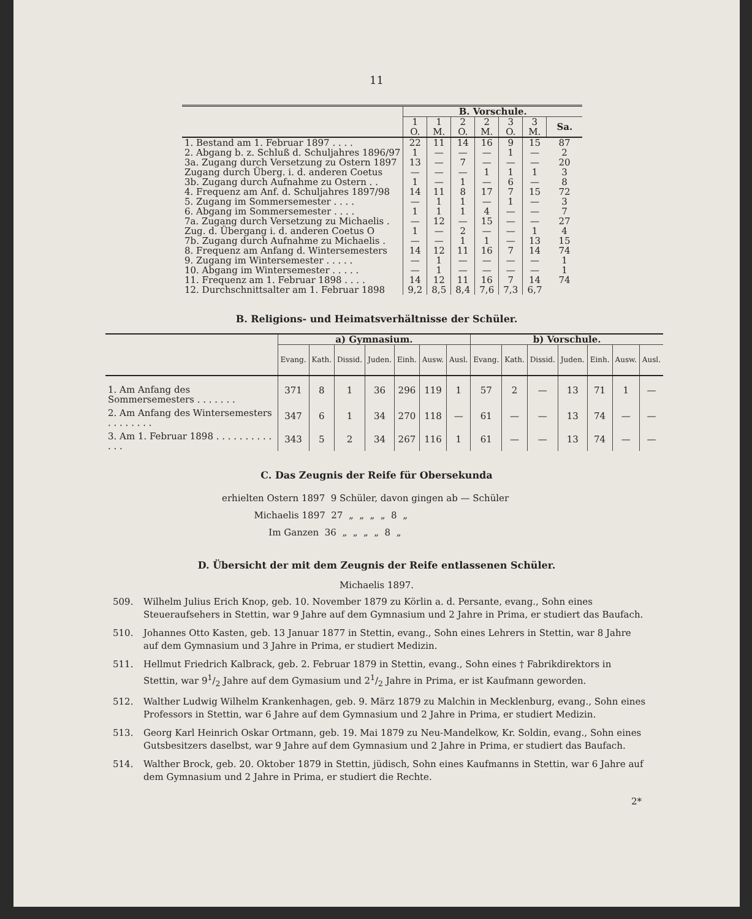11
| | B. Vorschule. | | | | | | |
| | 1 O. | 1 M. | 2 O. | 2 M. | 3 O. | 3 M. | Sa. |
| 1. Bestand am 1. Februar 1897 . . . . | 22 | 11 | 14 | 16 | 9 | 15 | 87 |
| 2. Abgang b. z. Schluß d. Schuljahres 1896/97 | 1 | — | — | — | 1 | — | 2 |
| 3a. Zugang durch Versetzung zu Ostern 1897 | 13 | — | 7 | — | — | — | 20 |
| Zugang durch Überg. i. d. anderen Coetus | — | — | — | 1 | 1 | 1 | 3 |
| 3b. Zugang durch Aufnahme zu Ostern . . | 1 | — | 1 | — | 6 | — | 8 |
| 4. Frequenz am Anf. d. Schuljahres 1897/98 | 14 | 11 | 8 | 17 | 7 | 15 | 72 |
| 5. Zugang im Sommersemester . . . . | — | 1 | 1 | — | 1 | — | 3 |
| 6. Abgang im Sommersemester . . . . | 1 | 1 | 1 | 4 | — | — | 7 |
| 7a. Zugang durch Versetzung zu Michaelis . | — | 12 | — | 15 | — | — | 27 |
| Zug. d. Übergang i. d. anderen Coetus O | 1 | — | 2 | — | — | 1 | 4 |
| 7b. Zugang durch Aufnahme zu Michaelis . | — | — | 1 | 1 | — | 13 | 15 |
| 8. Frequenz am Anfang d. Wintersemesters | 14 | 12 | 11 | 16 | 7 | 14 | 74 |
| 9. Zugang im Wintersemester . . . . . | — | 1 | — | — | — | — | 1 |
| 10. Abgang im Wintersemester . . . . . | — | 1 | — | — | — | — | 1 |
| 11. Frequenz am 1. Februar 1898 . . . . | 14 | 12 | 11 | 16 | 7 | 14 | 74 |
| 12. Durchschnittsalter am 1. Februar 1898 | 9,2 | 8,5 | 8,4 | 7,6 | 7,3 | 6,7 | |
B. Religions- und Heimatsverhältnisse der Schüler.
| | a) Gymnasium. | | | | | | | b) Vorschule. | | | | | | |
| | Evang. | Kath. | Dissid. | Juden. | Einh. | Ausw. | Ausl. | Evang. | Kath. | Dissid. | Juden. | Einh. | Ausw. | Ausl. |
| 1. Am Anfang des Sommersemesters . . . . . . . | 371 | 8 | 1 | 36 | 296 | 119 | 1 | 57 | 2 | — | 13 | 71 | 1 | — |
| 2. Am Anfang des Wintersemesters . . . . . . . . | 347 | 6 | 1 | 34 | 270 | 118 | — | 61 | — | — | 13 | 74 | — | — |
| 3. Am 1. Februar 1898 . . . . . . . . . . . . . | 343 | 5 | 2 | 34 | 267 | 116 | 1 | 61 | — | — | 13 | 74 | — | — |
C. Das Zeugnis der Reife für Obersekunda
erhielten Ostern 1897 9 Schüler, davon gingen ab — Schüler
Michaelis 1897 27 „ „ „ „ 8 „
Im Ganzen 36 „ „ „ „ 8 „
D. Übersicht der mit dem Zeugnis der Reife entlassenen Schüler.
Michaelis 1897.
509. Wilhelm Julius Erich Knop, geb. 10. November 1879 zu Körlin a. d. Persante, evang., Sohn eines Steueraufsehers in Stettin, war 9 Jahre auf dem Gymnasium und 2 Jahre in Prima, er studiert das Baufach.
510. Johannes Otto Kasten, geb. 13 Januar 1877 in Stettin, evang., Sohn eines Lehrers in Stettin, war 8 Jahre auf dem Gymnasium und 3 Jahre in Prima, er studiert Medizin.
511. Hellmut Friedrich Kalbrack, geb. 2. Februar 1879 in Stettin, evang., Sohn eines † Fabrikdirektors in Stettin, war 91/2 Jahre auf dem Gymasium und 21/2 Jahre in Prima, er ist Kaufmann geworden.
512. Walther Ludwig Wilhelm Krankenhagen, geb. 9. März 1879 zu Malchin in Mecklenburg, evang., Sohn eines Professors in Stettin, war 6 Jahre auf dem Gymnasium und 2 Jahre in Prima, er studiert Medizin.
513. Georg Karl Heinrich Oskar Ortmann, geb. 19. Mai 1879 zu Neu-Mandelkow, Kr. Soldin, evang., Sohn eines Gutsbesitzers daselbst, war 9 Jahre auf dem Gymnasium und 2 Jahre in Prima, er studiert das Baufach.
514. Walther Brock, geb. 20. Oktober 1879 in Stettin, jüdisch, Sohn eines Kaufmanns in Stettin, war 6 Jahre auf dem Gymnasium und 2 Jahre in Prima, er studiert die Rechte.
2*